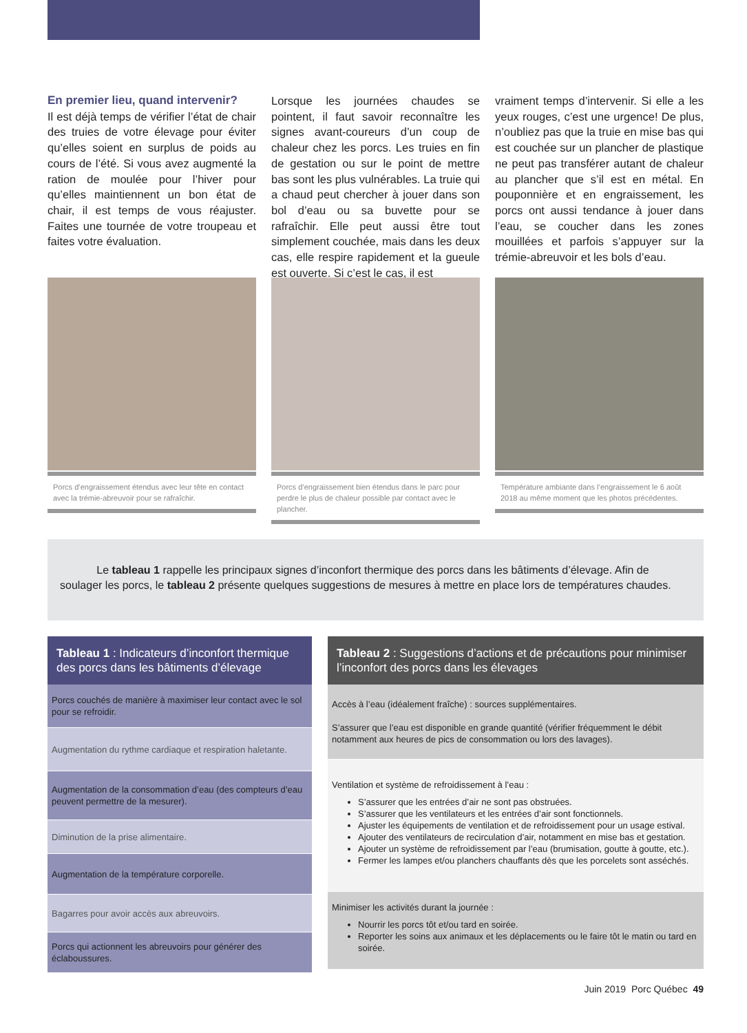En premier lieu, quand intervenir?
Il est déjà temps de vérifier l’état de chair des truies de votre élevage pour éviter qu’elles soient en surplus de poids au cours de l’été. Si vous avez augmenté la ration de moulée pour l’hiver pour qu’elles maintiennent un bon état de chair, il est temps de vous réajuster. Faites une tournée de votre troupeau et faites votre évaluation.
Lorsque les journées chaudes se pointent, il faut savoir reconnaître les signes avant-coureurs d’un coup de chaleur chez les porcs. Les truies en fin de gestation ou sur le point de mettre bas sont les plus vulnérables. La truie qui a chaud peut chercher à jouer dans son bol d’eau ou sa buvette pour se rafraîchir. Elle peut aussi être tout simplement couchée, mais dans les deux cas, elle respire rapidement et la gueule est ouverte. Si c’est le cas, il est
vraiment temps d’intervenir. Si elle a les yeux rouges, c’est une urgence! De plus, n’oubliez pas que la truie en mise bas qui est couchée sur un plancher de plastique ne peut pas transférer autant de chaleur au plancher que s’il est en métal. En pouponnière et en engraissement, les porcs ont aussi tendance à jouer dans l’eau, se coucher dans les zones mouillées et parfois s’appuyer sur la trémie-abreuvoir et les bols d’eau.
Porcs d’engraissement étendus avec leur tête en contact avec la trémie-abreuvoir pour se rafraîchir.
Porcs d’engraissement bien étendus dans le parc pour perdre le plus de chaleur possible par contact avec le plancher.
Température ambiante dans l’engraissement le 6 août 2018 au même moment que les photos précédentes.
Le tableau 1 rappelle les principaux signes d’inconfort thermique des porcs dans les bâtiments d’élevage. Afin de soulager les porcs, le tableau 2 présente quelques suggestions de mesures à mettre en place lors de températures chaudes.
| Tableau 1 : Indicateurs d’inconfort thermique des porcs dans les bâtiments d’élevage |
| --- |
| Porcs couchés de manière à maximiser leur contact avec le sol pour se refroidir. |
| Augmentation du rythme cardiaque et respiration haletante. |
| Augmentation de la consommation d’eau (des compteurs d’eau peuvent permettre de la mesurer). |
| Diminution de la prise alimentaire. |
| Augmentation de la température corporelle. |
| Bagarres pour avoir accès aux abreuvoirs. |
| Porcs qui actionnent les abreuvoirs pour générer des éclaboussures. |
| Tableau 2 : Suggestions d’actions et de précautions pour minimiser l’inconfort des porcs dans les élevages |
| --- |
| Accès à l’eau (idéalement fraîche) : sources supplémentaires. S’assurer que l’eau est disponible en grande quantité (vérifier fréquemment le débit notamment aux heures de pics de consommation ou lors des lavages). |
| Ventilation et système de refroidissement à l’eau : S’assurer que les entrées d’air ne sont pas obstruées. S’assurer que les ventilateurs et les entrées d’air sont fonctionnels. Ajuster les équipements de ventilation et de refroidissement pour un usage estival. Ajouter des ventilateurs de recirculation d’air, notamment en mise bas et gestation. Ajouter un système de refroidissement par l’eau (brumisation, goutte à goutte, etc.). Fermer les lampes et/ou planchers chauffants dès que les porcelets sont asséchés. |
| Minimiser les activités durant la journée : Nourrir les porcs tôt et/ou tard en soirée. Reporter les soins aux animaux et les déplacements ou le faire tôt le matin ou tard en soirée. |
Juin 2019 Porc Québec 49